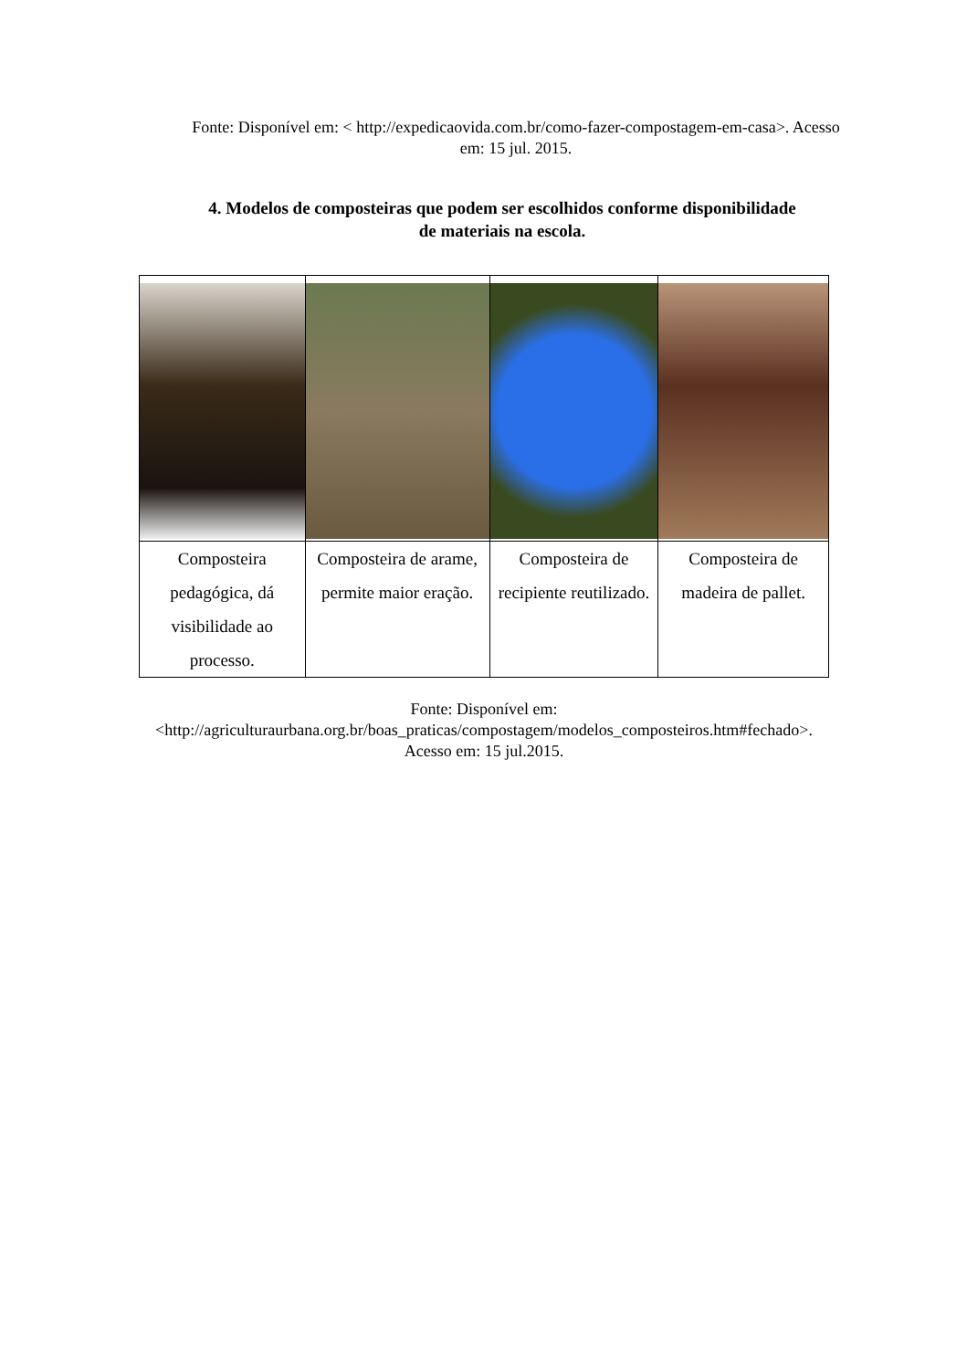Fonte: Disponível em: < http://expedicaovida.com.br/como-fazer-compostagem-em-casa>. Acesso em: 15 jul. 2015.
4. Modelos de composteiras que podem ser escolhidos conforme disponibilidade de materiais na escola.
| Composteira pedagógica, dá visibilidade ao processo. | Composteira de arame, permite maior eração. | Composteira de recipiente reutilizado. | Composteira de madeira de pallet. |
Fonte: Disponível em: <http://agriculturaurbana.org.br/boas_praticas/compostagem/modelos_composteiros.htm#fechado>. Acesso em: 15 jul.2015.